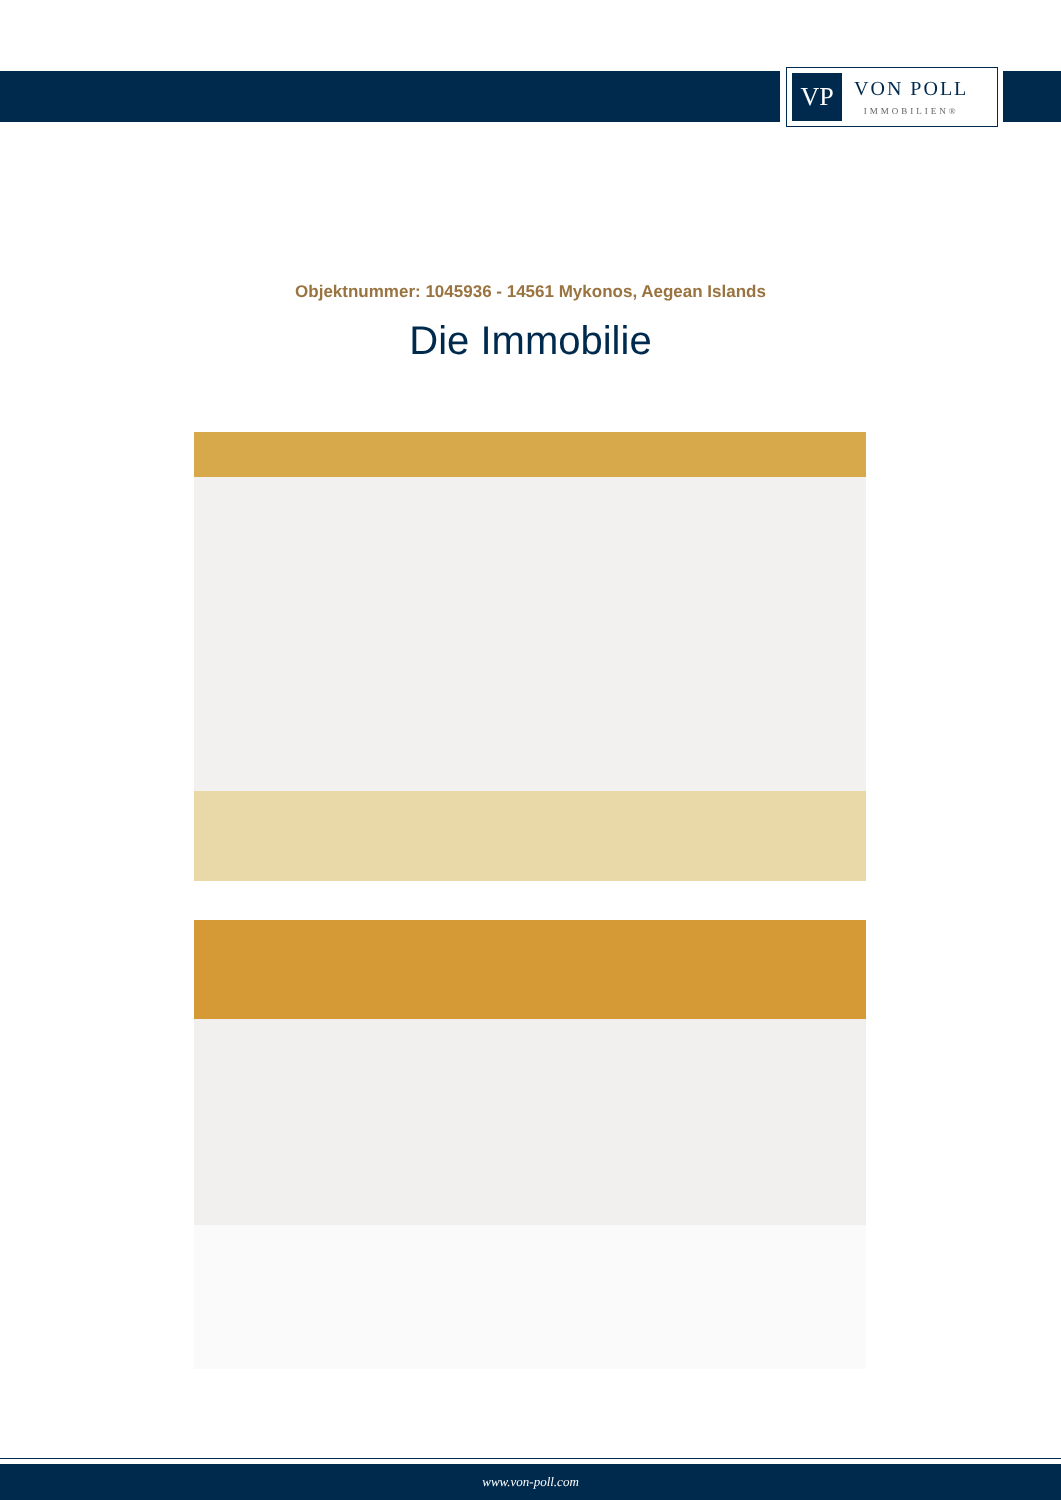VP
VON POLL
IMMOBILIEN®
Objektnummer: 1045936 - 14561 Mykonos, Aegean Islands
Die Immobilie
www.von-poll.com